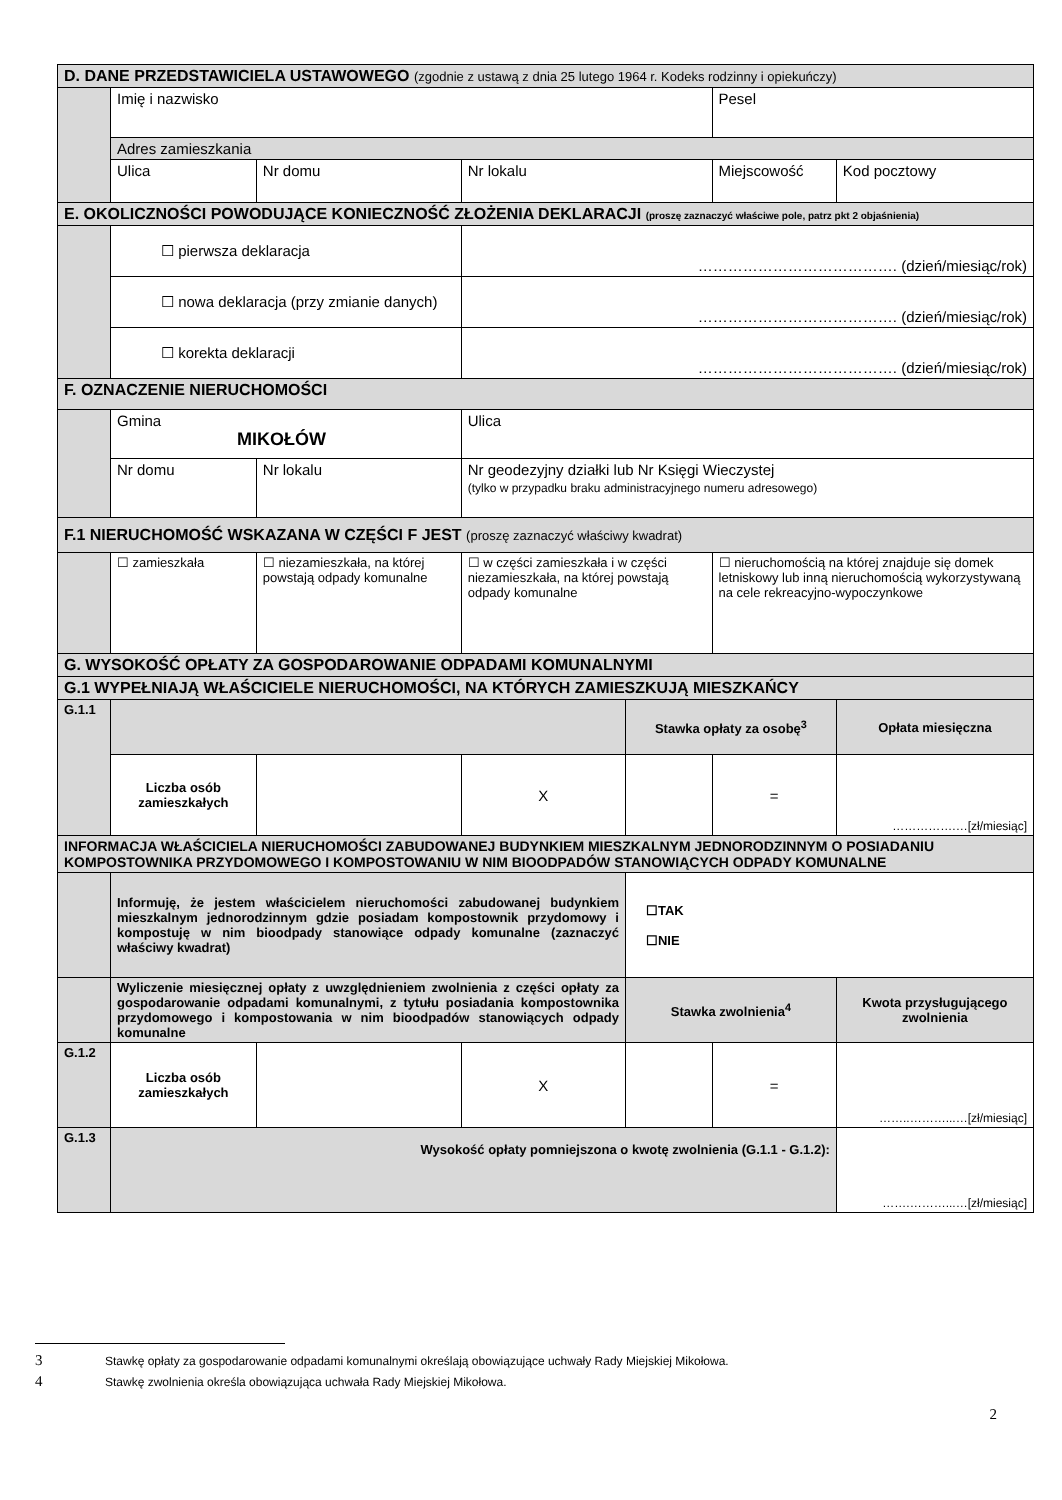| D. DANE PRZEDSTAWICIELA USTAWOWEGO (zgodnie z ustawą z dnia 25 lutego 1964 r. Kodeks rodzinny i opiekuńczy) | | | | | | | |
| | Imię i nazwisko | | | | Pesel | | |
| | Adres zamieszkania | | | | | | |
| | Ulica | Nr domu | Nr lokalu | | Miejscowość | | Kod pocztowy |
| E. OKOLICZNOŚCI POWODUJĄCE KONIECZNOŚĆ ZŁOŻENIA DEKLARACJI (proszę zaznaczyć właściwe pole, patrz pkt 2 objaśnienia) | | | | | | | |
| | ☐ pierwsza deklaracja | | …………………………………. (dzień/miesiąc/rok) | | | | |
| | ☐ nowa deklaracja (przy zmianie danych) | | …………………………………. (dzień/miesiąc/rok) | | | | |
| | ☐ korekta deklaracji | | …………………………………. (dzień/miesiąc/rok) | | | | |
| F. OZNACZENIE NIERUCHOMOŚCI | | | | | | | |
| | Gmina MIKOŁÓW | | Ulica | | | | |
| | Nr domu | Nr lokalu | Nr geodezyjny działki lub Nr Księgi Wieczystej (tylko w przypadku braku administracyjnego numeru adresowego) | | | | |
| F.1 NIERUCHOMOŚĆ WSKAZANA W CZĘŚCI F JEST (proszę zaznaczyć właściwy kwadrat) | | | | | | | |
| | ☐ zamieszkała | ☐ niezamieszkała, na której powstają odpady komunalne | ☐ w części zamieszkała i w części niezamieszkała, na której powstają odpady komunalne | | ☐ nieruchomością na której znajduje się domek letniskowy lub inną nieruchomością wykorzystywaną na cele rekreacyjno-wypoczynkowe | | |
| G. WYSOKOŚĆ OPŁATY ZA GOSPODAROWANIE ODPADAMI KOMUNALNYMI | | | | | | | |
| G.1 WYPEŁNIAJĄ WŁAŚCICIELE NIERUCHOMOŚCI, NA KTÓRYCH ZAMIESZKUJĄ MIESZKAŃCY | | | | | | | |
| G.1.1 | | | | Stawka opłaty za osobę<sup>3</sup> | | Opłata miesięczna | |
| | Liczba osób zamieszkałych | | X | | = | …………….…[zł/miesiąc] | |
| INFORMACJA WŁAŚCICIELA NIERUCHOMOŚCI ZABUDOWANEJ BUDYNKIEM MIESZKALNYM JEDNORODZINNYM O POSIADANIU KOMPOSTOWNIKA PRZYDOMOWEGO I KOMPOSTOWANIU W NIM BIOODPADÓW STANOWIĄCYCH ODPADY KOMUNALNE | | | | | | | |
| | Informuję, że jestem właścicielem nieruchomości zabudowanej budynkiem mieszkalnym jednorodzinnym gdzie posiadam kompostownik przydomowy i kompostuję w nim bioodpady stanowiące odpady komunalne (zaznaczyć właściwy kwadrat) | | | ☐TAK ☐NIE | | | |
| | Wyliczenie miesięcznej opłaty z uwzględnieniem zwolnienia z części opłaty za gospodarowanie odpadami komunalnymi, z tytułu posiadania kompostownika przydomowego i kompostowania w nim bioodpadów stanowiących odpady komunalne | | | Stawka zwolnienia<sup>4</sup> | | Kwota przysługującego zwolnienia | |
| G.1.2 | Liczba osób zamieszkałych | | X | | = | ……..………...…[zł/miesiąc] | |
| G.1.3 | Wysokość opłaty pomniejszona o kwotę zwolnienia (G.1.1 - G.1.2): | | | | | …….………...…[zł/miesiąc] | |
3 Stawkę opłaty za gospodarowanie odpadami komunalnymi określają obowiązujące uchwały Rady Miejskiej Mikołowa.
4 Stawkę zwolnienia określa obowiązująca uchwała Rady Miejskiej Mikołowa.
2